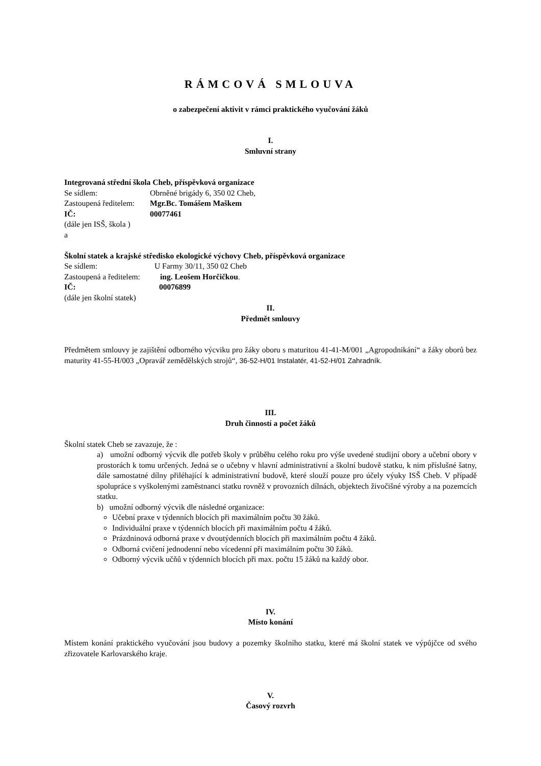RÁMCOVÁ SMLOUVA
o zabezpečení aktivit v rámci praktického vyučování žáků
I.
Smluvní strany
Integrovaná střední škola Cheb, příspěvková organizace
Se sídlem: Obrněné brigády 6, 350 02 Cheb,
Zastoupená ředitelem: Mgr.Bc. Tomášem Maškem
IČ: 00077461
(dále jen ISŠ, škola )
a
Školní statek a krajské středisko ekologické výchovy Cheb, příspěvková organizace
Se sídlem: U Farmy 30/11, 350 02 Cheb
Zastoupená a ředitelem: ing. Leošem Horčičkou.
IČ: 00076899
(dále jen školní statek)
II.
Předmět smlouvy
Předmětem smlouvy je zajištění odborného výcviku pro žáky oboru s maturitou 41-41-M/001 „Agropodnikání“ a žáky oborů bez maturity 41-55-H/003 „Opravář zemědělských strojů“, 36-52-H/01 Instalatér, 41-52-H/01 Zahradník.
III.
Druh činností a počet žáků
Školní statek Cheb se zavazuje, že :
a) umožní odborný výcvik dle potřeb školy v průběhu celého roku pro výše uvedené studijní obory a učební obory v prostorách k tomu určených. Jedná se o učebny v hlavní administrativní a školní budově statku, k nim příslušné šatny, dále samostatné dílny přiléhající k administrativní budově, které slouží pouze pro účely výuky ISŠ Cheb. V případě spolupráce s vyškolenými zaměstnanci statku rovněž v provozních dílnách, objektech živočišné výroby a na pozemcích statku.
b) umožní odborný výcvik dle následné organizace:
Učební praxe v týdenních blocích při maximálním počtu 30 žáků.
Individuální praxe v týdenních blocích při maximálním počtu 4 žáků.
Prázdninová odborná praxe v dvoutýdenních blocích při maximálním počtu 4 žáků.
Odborná cvičení jednodenní nebo vícedenní při maximálním počtu 30 žáků.
Odborný výcvik učňů v týdenních blocích při max. počtu 15 žáků na každý obor.
IV.
Místo konání
Místem konání praktického vyučování jsou budovy a pozemky školního statku, které má školní statek ve výpůjčce od svého zřizovatele Karlovarského kraje.
V.
Časový rozvrh